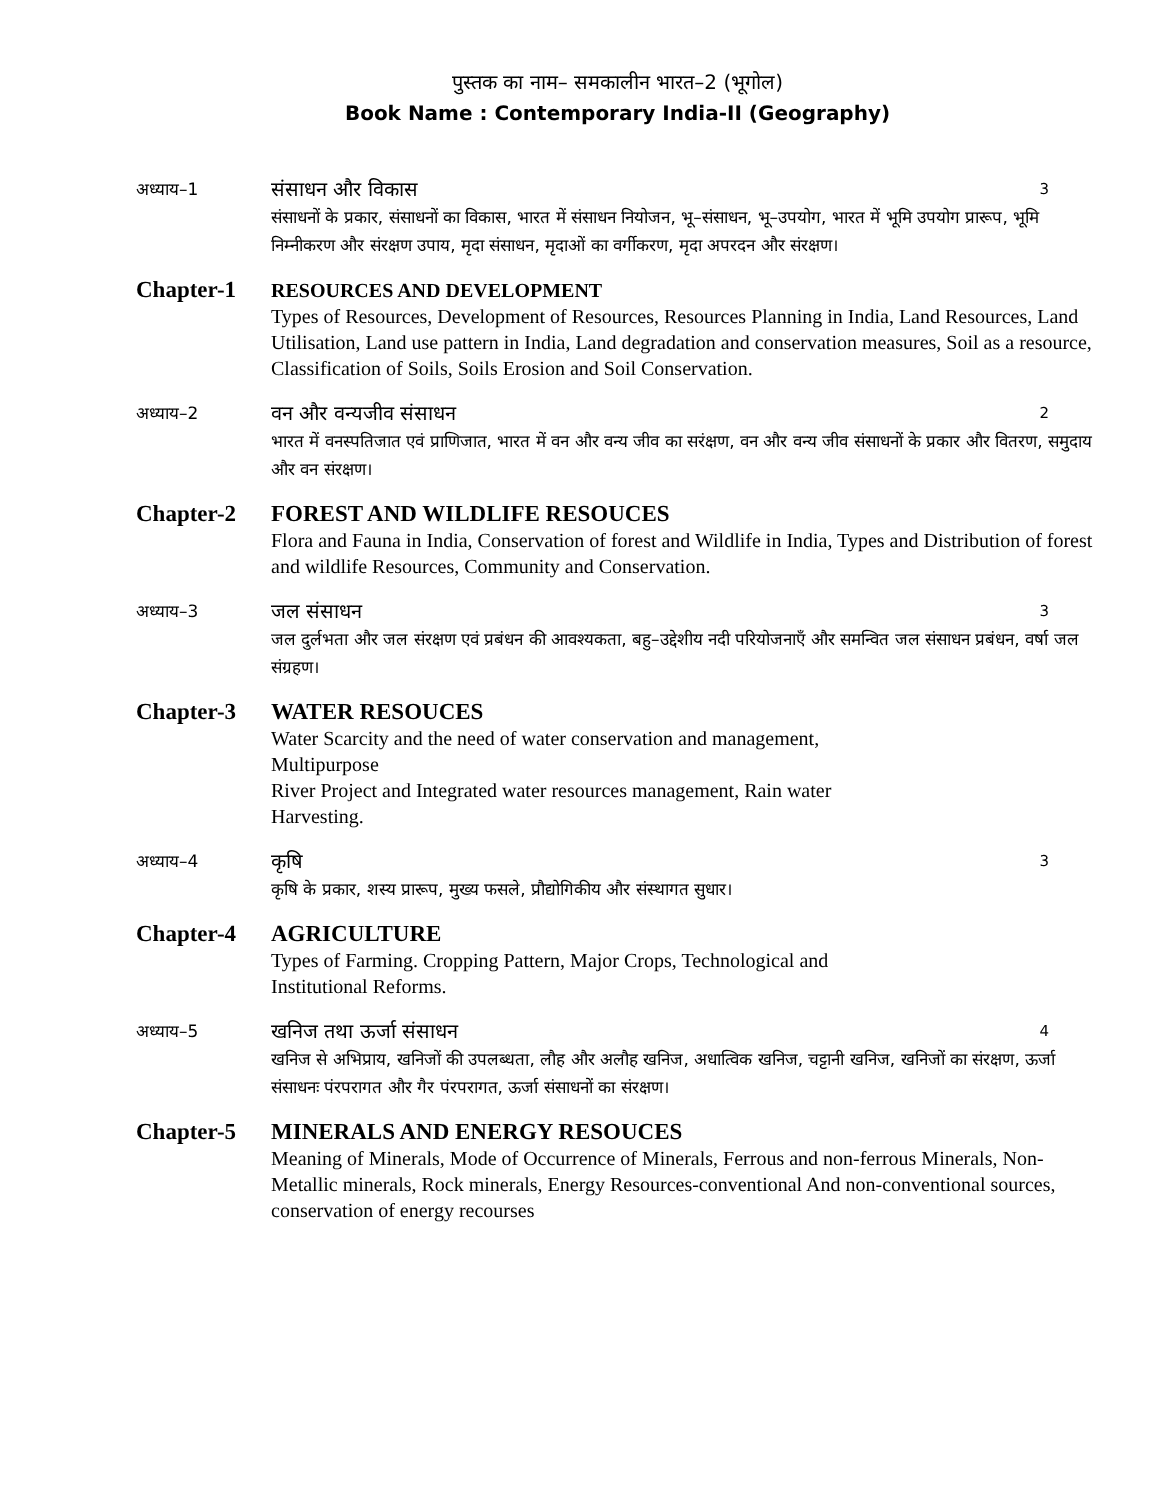पुस्तक का नाम– समकालीन भारत–2 (भूगोल)
Book Name : Contemporary India-II (Geography)
अध्याय–1
संसाधन और विकास 3
संसाधनों के प्रकार, संसाधनों का विकास, भारत में संसाधन नियोजन, भू–संसाधन, भू–उपयोग, भारत में भूमि उपयोग प्रारूप, भूमि निम्नीकरण और संरक्षण उपाय, मृदा संसाधन, मृदाओं का वर्गीकरण, मृदा अपरदन और संरक्षण।
Chapter-1
RESOURCES AND DEVELOPMENT
Types of Resources, Development of Resources, Resources Planning in India, Land Resources, Land Utilisation, Land use pattern in India, Land degradation and conservation measures, Soil as a resource, Classification of Soils, Soils Erosion and Soil Conservation.
अध्याय–2
वन और वन्यजीव संसाधन 2
भारत में वनस्पतिजात एवं प्राणिजात, भारत में वन और वन्य जीव का सरंक्षण, वन और वन्य जीव संसाधनों के प्रकार और वितरण, समुदाय और वन संरक्षण।
Chapter-2 FOREST AND WILDLIFE RESOUCES
Flora and Fauna in India, Conservation of forest and Wildlife in India, Types and Distribution of forest and wildlife Resources, Community and Conservation.
अध्याय–3
जल संसाधन 3
जल दुर्लभता और जल संरक्षण एवं प्रबंधन की आवश्यकता, बहु–उद्देशीय नदी परियोजनाएँ और समन्वित जल संसाधन प्रबंधन, वर्षा जल संग्रहण।
Chapter-3 WATER RESOUCES
Water Scarcity and the need of water conservation and management,
Multipurpose
River Project and Integrated water resources management, Rain water
Harvesting.
अध्याय–4
कृषि 3
कृषि के प्रकार, शस्य प्रारूप, मुख्य फसले, प्रौद्योगिकीय और संस्थागत सुधार।
Chapter-4 AGRICULTURE
Types of Farming. Cropping Pattern, Major Crops, Technological and
Institutional Reforms.
अध्याय–5
खनिज तथा ऊर्जा संसाधन 4
खनिज से अभिप्राय, खनिजों की उपलब्धता, लौह और अलौह खनिज, अधात्विक खनिज, चट्टानी खनिज, खनिजों का संरक्षण, ऊर्जा संसाधनः पंरपरागत और गैर पंरपरागत, ऊर्जा संसाधनों का संरक्षण।
Chapter-5 MINERALS AND ENERGY RESOUCES
Meaning of Minerals, Mode of Occurrence of Minerals, Ferrous and non-ferrous Minerals, Non-Metallic minerals, Rock minerals, Energy Resources-conventional And non-conventional sources, conservation of energy recourses